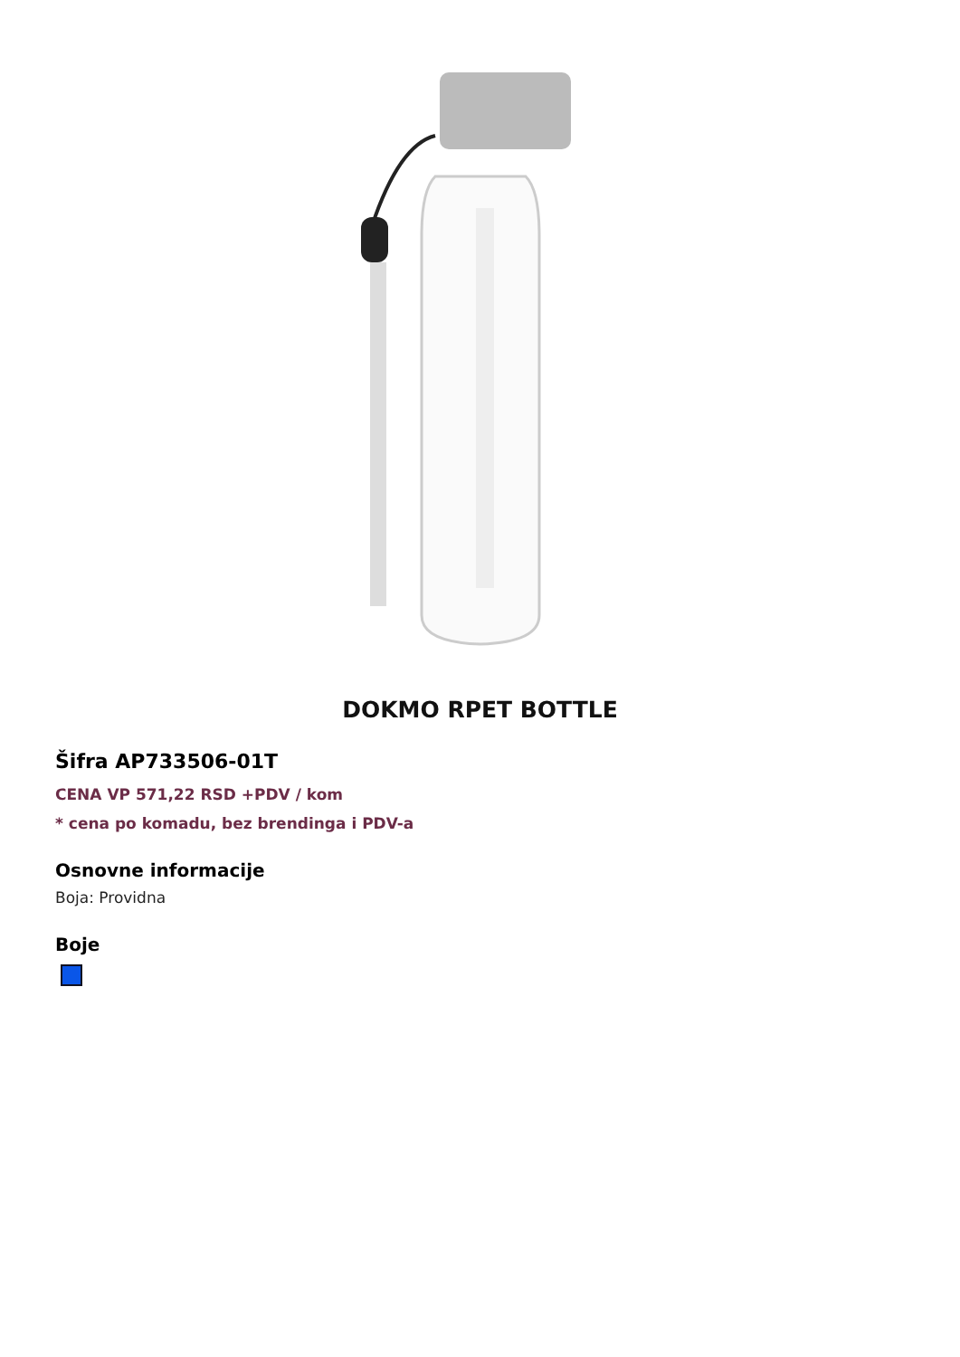DOKMO RPET BOTTLE
Šifra AP733506-01T
CENA VP 571,22 RSD +PDV / kom
* cena po komadu, bez brendinga i PDV-a
Osnovne informacije
Boja: Providna
Boje